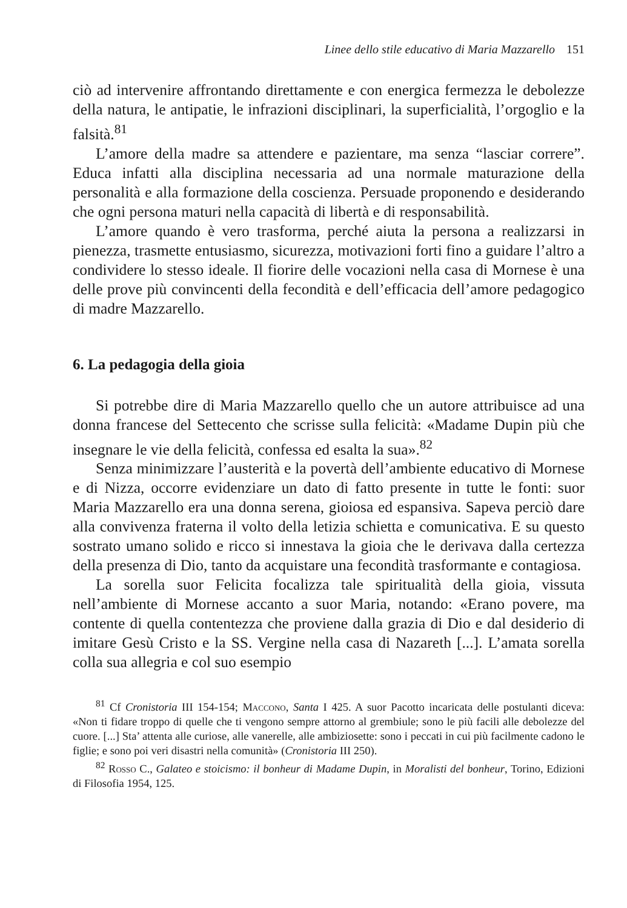Linee dello stile educativo di Maria Mazzarello 151
ciò ad intervenire affrontando direttamente e con energica fermezza le debolezze della natura, le antipatie, le infrazioni disciplinari, la superficialità, l’orgoglio e la falsità.<sup>81</sup>
L’amore della madre sa attendere e pazientare, ma senza “lasciar correre”. Educa infatti alla disciplina necessaria ad una normale maturazione della personalità e alla formazione della coscienza. Persuade proponendo e desiderando che ogni persona maturi nella capacità di libertà e di responsabilità.
L’amore quando è vero trasforma, perché aiuta la persona a realizzarsi in pienezza, trasmette entusiasmo, sicurezza, motivazioni forti fino a guidare l’altro a condividere lo stesso ideale. Il fiorire delle vocazioni nella casa di Mornese è una delle prove più convincenti della fecondità e dell’efficacia dell’amore pedagogico di madre Mazzarello.
6. La pedagogia della gioia
Si potrebbe dire di Maria Mazzarello quello che un autore attribuisce ad una donna francese del Settecento che scrisse sulla felicità: «Madame Dupin più che insegnare le vie della felicità, confessa ed esalta la sua».<sup>82</sup>
Senza minimizzare l’austerità e la povertà dell’ambiente educativo di Mornese e di Nizza, occorre evidenziare un dato di fatto presente in tutte le fonti: suor Maria Mazzarello era una donna serena, gioiosa ed espansiva. Sapeva perciò dare alla convivenza fraterna il volto della letizia schietta e comunicativa. E su questo sostrato umano solido e ricco si innestava la gioia che le derivava dalla certezza della presenza di Dio, tanto da acquistare una fecondità trasformante e contagiosa.
La sorella suor Felicita focalizza tale spiritualità della gioia, vissuta nell’ambiente di Mornese accanto a suor Maria, notando: «Erano povere, ma contente di quella contentezza che proviene dalla grazia di Dio e dal desiderio di imitare Gesù Cristo e la SS. Vergine nella casa di Nazareth [...]. L’amata sorella colla sua allegria e col suo esempio
<sup>81</sup> Cf Cronistoria III 154-154; Maccono, Santa I 425. A suor Pacotto incaricata delle postulanti diceva: «Non ti fidare troppo di quelle che ti vengono sempre attorno al grembiule; sono le più facili alle debolezze del cuore. [...] Sta’ attenta alle curiose, alle vanerelle, alle ambiziosette: sono i peccati in cui più facilmente cadono le figlie; e sono poi veri disastri nella comunità» (Cronistoria III 250).
<sup>82</sup> Rosso C., Galateo e stoicismo: il bonheur di Madame Dupin, in Moralisti del bonheur, Torino, Edizioni di Filosofia 1954, 125.